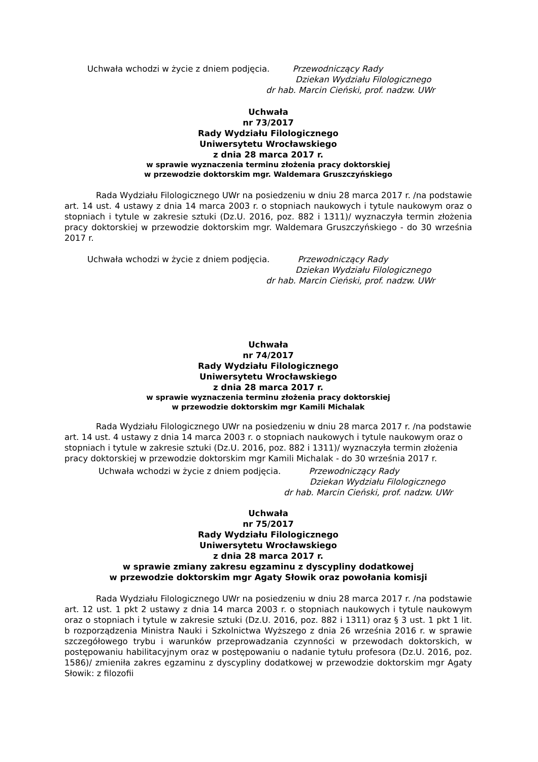Uchwała wchodzi w życie z dniem podjęcia. Przewodniczący Rady
Dziekan Wydziału Filologicznego
dr hab. Marcin Cieński, prof. nadzw. UWr
Uchwała
nr 73/2017
Rady Wydziału Filologicznego
Uniwersytetu Wrocławskiego
z dnia 28 marca 2017 r.
w sprawie wyznaczenia terminu złożenia pracy doktorskiej
w przewodzie doktorskim mgr. Waldemara Gruszczyńskiego
Rada Wydziału Filologicznego UWr na posiedzeniu w dniu 28 marca 2017 r. /na podstawie art. 14 ust. 4 ustawy z dnia 14 marca 2003 r. o stopniach naukowych i tytule naukowym oraz o stopniach i tytule w zakresie sztuki (Dz.U. 2016, poz. 882 i 1311)/ wyznaczyła termin złożenia pracy doktorskiej w przewodzie doktorskim mgr. Waldemara Gruszczyńskiego - do 30 września 2017 r.
Uchwała wchodzi w życie z dniem podjęcia. Przewodniczący Rady
Dziekan Wydziału Filologicznego
dr hab. Marcin Cieński, prof. nadzw. UWr
Uchwała
nr 74/2017
Rady Wydziału Filologicznego
Uniwersytetu Wrocławskiego
z dnia 28 marca 2017 r.
w sprawie wyznaczenia terminu złożenia pracy doktorskiej
w przewodzie doktorskim mgr Kamili Michalak
Rada Wydziału Filologicznego UWr na posiedzeniu w dniu 28 marca 2017 r. /na podstawie art. 14 ust. 4 ustawy z dnia 14 marca 2003 r. o stopniach naukowych i tytule naukowym oraz o stopniach i tytule w zakresie sztuki (Dz.U. 2016, poz. 882 i 1311)/ wyznaczyła termin złożenia pracy doktorskiej w przewodzie doktorskim mgr Kamili Michalak - do 30 września 2017 r.
Uchwała wchodzi w życie z dniem podjęcia. Przewodniczący Rady
Dziekan Wydziału Filologicznego
dr hab. Marcin Cieński, prof. nadzw. UWr
Uchwała
nr 75/2017
Rady Wydziału Filologicznego
Uniwersytetu Wrocławskiego
z dnia 28 marca 2017 r.
w sprawie zmiany zakresu egzaminu z dyscypliny dodatkowej
w przewodzie doktorskim mgr Agaty Słowik oraz powołania komisji
Rada Wydziału Filologicznego UWr na posiedzeniu w dniu 28 marca 2017 r. /na podstawie art. 12 ust. 1 pkt 2 ustawy z dnia 14 marca 2003 r. o stopniach naukowych i tytule naukowym oraz o stopniach i tytule w zakresie sztuki (Dz.U. 2016, poz. 882 i 1311) oraz § 3 ust. 1 pkt 1 lit. b rozporządzenia Ministra Nauki i Szkolnictwa Wyższego z dnia 26 września 2016 r. w sprawie szczegółowego trybu i warunków przeprowadzania czynności w przewodach doktorskich, w postępowaniu habilitacyjnym oraz w postępowaniu o nadanie tytułu profesora (Dz.U. 2016, poz. 1586)/ zmieniła zakres egzaminu z dyscypliny dodatkowej w przewodzie doktorskim mgr Agaty Słowik: z filozofii